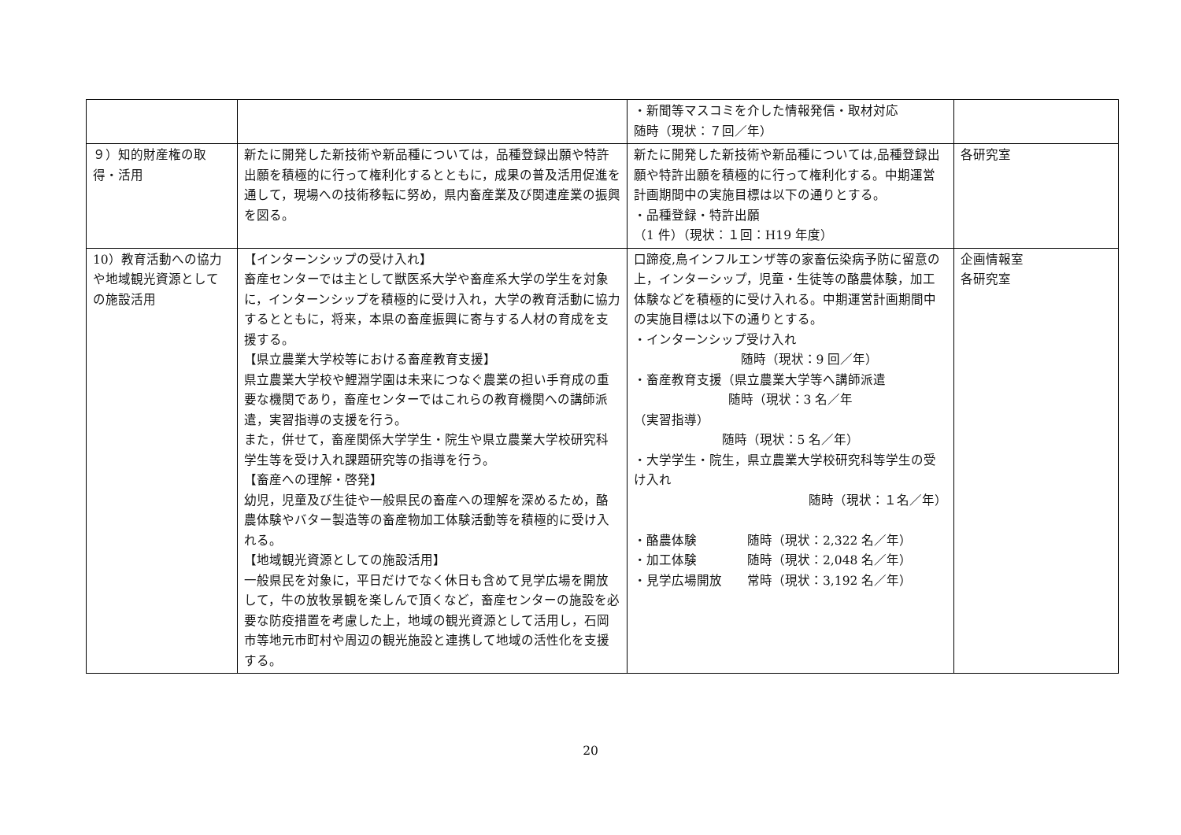| | | ・新聞等マスコミを介した情報発信・取材対応 随時（現状：７回／年） | |
| ９）知的財産権の取得・活用 | 新たに開発した新技術や新品種については，品種登録出願や特許出願を積極的に行って権利化するとともに，成果の普及活用促進を通して，現場への技術移転に努め，県内畜産業及び関連産業の振興を図る。 | 新たに開発した新技術や新品種については,品種登録出願や特許出願を積極的に行って権利化する。中期運営計画期間中の実施目標は以下の通りとする。 ・品種登録・特許出願 （1 件）（現状：１回：H19 年度） | 各研究室 |
| 10）教育活動への協力や地域観光資源としての施設活用 | 【インターンシップの受け入れ】 畜産センターでは主として獣医系大学や畜産系大学の学生を対象に，インターンシップを積極的に受け入れ，大学の教育活動に協力するとともに，将来，本県の畜産振興に寄与する人材の育成を支援する。 【県立農業大学校等における畜産教育支援】 県立農業大学校や鯉淵学園は未来につなぐ農業の担い手育成の重要な機関であり，畜産センターではこれらの教育機関への講師派遣，実習指導の支援を行う。 また，併せて，畜産関係大学学生・院生や県立農業大学校研究科学生等を受け入れ課題研究等の指導を行う。 【畜産への理解・啓発】 幼児，児童及び生徒や一般県民の畜産への理解を深めるため，酪農体験やバター製造等の畜産物加工体験活動等を積極的に受け入れる。 【地域観光資源としての施設活用】 一般県民を対象に，平日だけでなく休日も含めて見学広場を開放して，牛の放牧景観を楽しんで頂くなど，畜産センターの施設を必要な防疫措置を考慮した上，地域の観光資源として活用し，石岡市等地元市町村や周辺の観光施設と連携して地域の活性化を支援する。 | 口蹄疫,鳥インフルエンザ等の家畜伝染病予防に留意の上，インターシップ，児童・生徒等の酪農体験，加工体験などを積極的に受け入れる。中期運営計画期間中の実施目標は以下の通りとする。 ・インターンシップ受け入れ 随時（現状：9 回／年） ・畜産教育支援（県立農業大学等へ講師派遣 随時（現状：3 名／年 （実習指導） 随時（現状：5 名／年） ・大学学生・院生，県立農業大学校研究科等学生の受け入れ 随時（現状：１名／年） ・酪農体験 随時（現状：2,322 名／年） ・加工体験 随時（現状：2,048 名／年） ・見学広場開放 常時（現状：3,192 名／年） | 企画情報室 各研究室 |
20